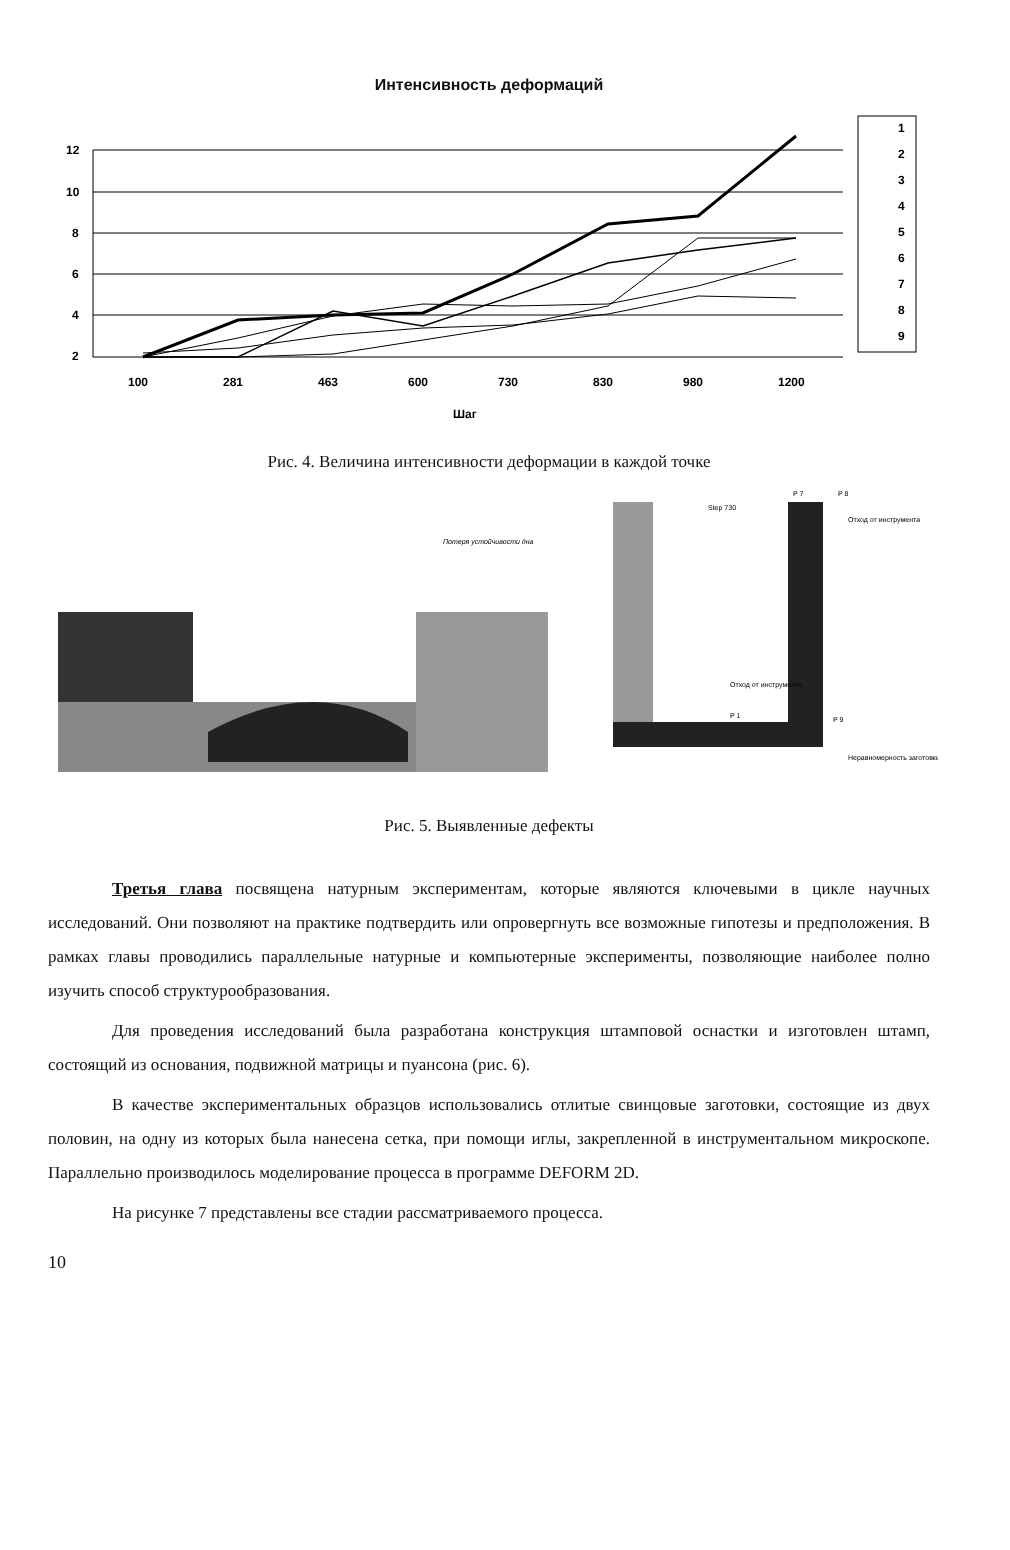Интенсивность деформаций
12
10
8
6
4
2
100
281
463
600
730
830
980
1200
Шаг
1
2
3
4
5
6
7
8
9
Рис. 4. Величина интенсивности деформации в каждой точке
Потеря устойчивости дна
Step 730
P 7
P 8
P 1
P 9
Отход от инструмента
Отход от инструмента
Неравномерность заготовки
Рис. 5. Выявленные дефекты
Третья глава посвящена натурным экспериментам, которые являются ключевыми в цикле научных исследований. Они позволяют на практике подтвердить или опровергнуть все возможные гипотезы и предположения. В рамках главы проводились параллельные натурные и компьютерные эксперименты, позволяющие наиболее полно изучить способ структурообразования.
Для проведения исследований была разработана конструкция штамповой оснастки и изготовлен штамп, состоящий из основания, подвижной матрицы и пуансона (рис. 6).
В качестве экспериментальных образцов использовались отлитые свинцовые заготовки, состоящие из двух половин, на одну из которых была нанесена сетка, при помощи иглы, закрепленной в инструментальном микроскопе. Параллельно производилось моделирование процесса в программе DEFORM 2D.
На рисунке 7 представлены все стадии рассматриваемого процесса.
10